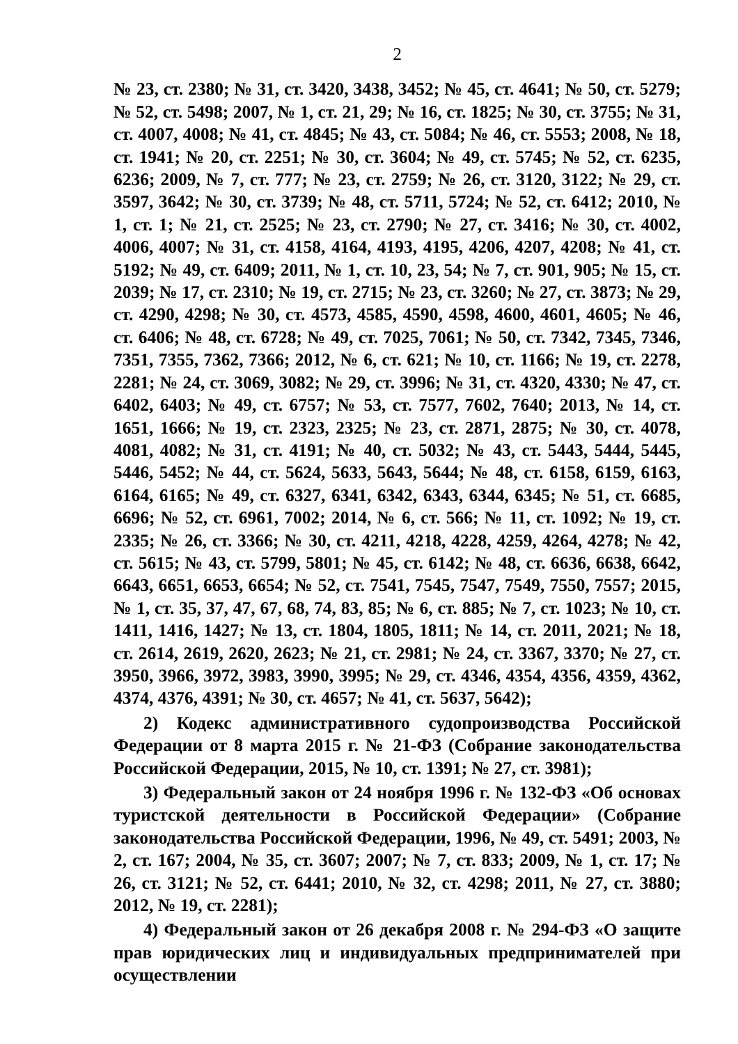2
№ 23, ст. 2380; № 31, ст. 3420, 3438, 3452; № 45, ст. 4641; № 50, ст. 5279; № 52, ст. 5498; 2007, № 1, ст. 21, 29; № 16, ст. 1825; № 30, ст. 3755; № 31, ст. 4007, 4008; № 41, ст. 4845; № 43, ст. 5084; № 46, ст. 5553; 2008, № 18, ст. 1941; № 20, ст. 2251; № 30, ст. 3604; № 49, ст. 5745; № 52, ст. 6235, 6236; 2009, № 7, ст. 777; № 23, ст. 2759; № 26, ст. 3120, 3122; № 29, ст. 3597, 3642; № 30, ст. 3739; № 48, ст. 5711, 5724; № 52, ст. 6412; 2010, № 1, ст. 1; № 21, ст. 2525; № 23, ст. 2790; № 27, ст. 3416; № 30, ст. 4002, 4006, 4007; № 31, ст. 4158, 4164, 4193, 4195, 4206, 4207, 4208; № 41, ст. 5192; № 49, ст. 6409; 2011, № 1, ст. 10, 23, 54; № 7, ст. 901, 905; № 15, ст. 2039; № 17, ст. 2310; № 19, ст. 2715; № 23, ст. 3260; № 27, ст. 3873; № 29, ст. 4290, 4298; № 30, ст. 4573, 4585, 4590, 4598, 4600, 4601, 4605; № 46, ст. 6406; № 48, ст. 6728; № 49, ст. 7025, 7061; № 50, ст. 7342, 7345, 7346, 7351, 7355, 7362, 7366; 2012, № 6, ст. 621; № 10, ст. 1166; № 19, ст. 2278, 2281; № 24, ст. 3069, 3082; № 29, ст. 3996; № 31, ст. 4320, 4330; № 47, ст. 6402, 6403; № 49, ст. 6757; № 53, ст. 7577, 7602, 7640; 2013, № 14, ст. 1651, 1666; № 19, ст. 2323, 2325; № 23, ст. 2871, 2875; № 30, ст. 4078, 4081, 4082; № 31, ст. 4191; № 40, ст. 5032; № 43, ст. 5443, 5444, 5445, 5446, 5452; № 44, ст. 5624, 5633, 5643, 5644; № 48, ст. 6158, 6159, 6163, 6164, 6165; № 49, ст. 6327, 6341, 6342, 6343, 6344, 6345; № 51, ст. 6685, 6696; № 52, ст. 6961, 7002; 2014, № 6, ст. 566; № 11, ст. 1092; № 19, ст. 2335; № 26, ст. 3366; № 30, ст. 4211, 4218, 4228, 4259, 4264, 4278; № 42, ст. 5615; № 43, ст. 5799, 5801; № 45, ст. 6142; № 48, ст. 6636, 6638, 6642, 6643, 6651, 6653, 6654; № 52, ст. 7541, 7545, 7547, 7549, 7550, 7557; 2015, № 1, ст. 35, 37, 47, 67, 68, 74, 83, 85; № 6, ст. 885; № 7, ст. 1023; № 10, ст. 1411, 1416, 1427; № 13, ст. 1804, 1805, 1811; № 14, ст. 2011, 2021; № 18, ст. 2614, 2619, 2620, 2623; № 21, ст. 2981; № 24, ст. 3367, 3370; № 27, ст. 3950, 3966, 3972, 3983, 3990, 3995; № 29, ст. 4346, 4354, 4356, 4359, 4362, 4374, 4376, 4391; № 30, ст. 4657; № 41, ст. 5637, 5642);
2) Кодекс административного судопроизводства Российской Федерации от 8 марта 2015 г. № 21-ФЗ (Собрание законодательства Российской Федерации, 2015, № 10, ст. 1391; № 27, ст. 3981);
3) Федеральный закон от 24 ноября 1996 г. № 132-ФЗ «Об основах туристской деятельности в Российской Федерации» (Собрание законодательства Российской Федерации, 1996, № 49, ст. 5491; 2003, № 2, ст. 167; 2004, № 35, ст. 3607; 2007; № 7, ст. 833; 2009, № 1, ст. 17; № 26, ст. 3121; № 52, ст. 6441; 2010, № 32, ст. 4298; 2011, № 27, ст. 3880; 2012, № 19, ст. 2281);
4) Федеральный закон от 26 декабря 2008 г. № 294-ФЗ «О защите прав юридических лиц и индивидуальных предпринимателей при осуществлении